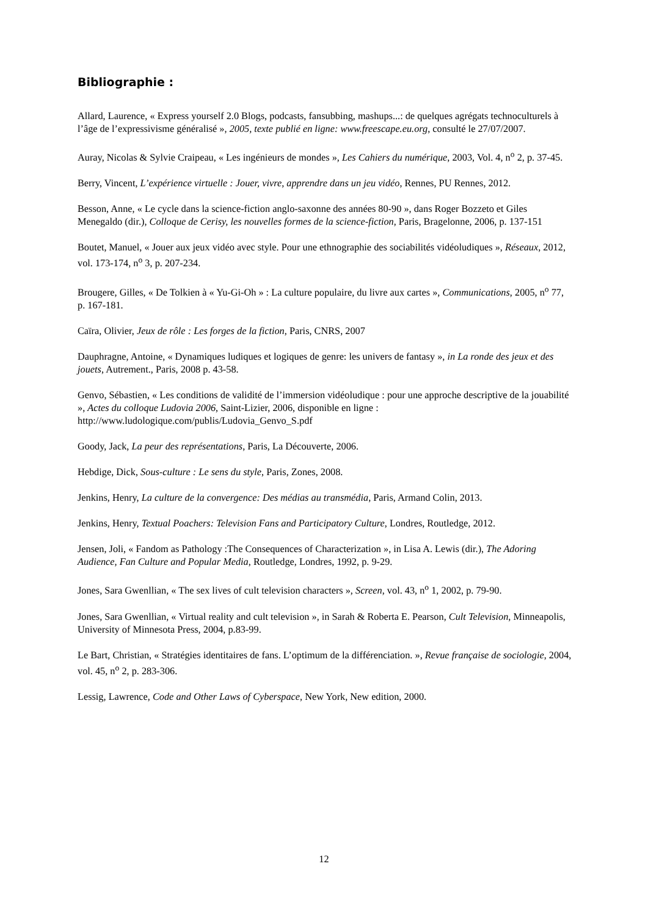Bibliographie :
Allard, Laurence, « Express yourself 2.0 Blogs, podcasts, fansubbing, mashups...: de quelques agrégats technoculturels à l’âge de l’expressivisme généralisé », 2005, texte publié en ligne: www.freescape.eu.org, consulté le 27/07/2007.
Auray, Nicolas & Sylvie Craipeau, « Les ingénieurs de mondes », Les Cahiers du numérique, 2003, Vol. 4, n<sup>o</sup> 2, p. 37-45.
Berry, Vincent, L’expérience virtuelle : Jouer, vivre, apprendre dans un jeu vidéo, Rennes, PU Rennes, 2012.
Besson, Anne, « Le cycle dans la science-fiction anglo-saxonne des années 80-90 », dans Roger Bozzeto et Giles Menegaldo (dir.), Colloque de Cerisy, les nouvelles formes de la science-fiction, Paris, Bragelonne, 2006, p. 137-151
Boutet, Manuel, « Jouer aux jeux vidéo avec style. Pour une ethnographie des sociabilités vidéoludiques », Réseaux, 2012, vol. 173-174, n<sup>o</sup> 3, p. 207-234.
Brougere, Gilles, « De Tolkien à « Yu-Gi-Oh » : La culture populaire, du livre aux cartes », Communications, 2005, n<sup>o</sup> 77, p. 167-181.
Caïra, Olivier, Jeux de rôle : Les forges de la fiction, Paris, CNRS, 2007
Dauphragne, Antoine, « Dynamiques ludiques et logiques de genre: les univers de fantasy », in La ronde des jeux et des jouets, Autrement., Paris, 2008 p. 43-58.
Genvo, Sébastien, « Les conditions de validité de l’immersion vidéoludique : pour une approche descriptive de la jouabilité », Actes du colloque Ludovia 2006, Saint-Lizier, 2006, disponible en ligne : http://www.ludologique.com/publis/Ludovia_Genvo_S.pdf
Goody, Jack, La peur des représentations, Paris, La Découverte, 2006.
Hebdige, Dick, Sous-culture : Le sens du style, Paris, Zones, 2008.
Jenkins, Henry, La culture de la convergence: Des médias au transmédia, Paris, Armand Colin, 2013.
Jenkins, Henry, Textual Poachers: Television Fans and Participatory Culture, Londres, Routledge, 2012.
Jensen, Joli, « Fandom as Pathology :The Consequences of Characterization », in Lisa A. Lewis (dir.), The Adoring Audience, Fan Culture and Popular Media, Routledge, Londres, 1992, p. 9-29.
Jones, Sara Gwenllian, « The sex lives of cult television characters », Screen, vol. 43, n<sup>o</sup> 1, 2002, p. 79-90.
Jones, Sara Gwenllian, « Virtual reality and cult television », in Sarah & Roberta E. Pearson, Cult Television, Minneapolis, University of Minnesota Press, 2004, p.83-99.
Le Bart, Christian, « Stratégies identitaires de fans. L’optimum de la différenciation. », Revue française de sociologie, 2004, vol. 45, n<sup>o</sup> 2, p. 283-306.
Lessig, Lawrence, Code and Other Laws of Cyberspace, New York, New edition, 2000.
12